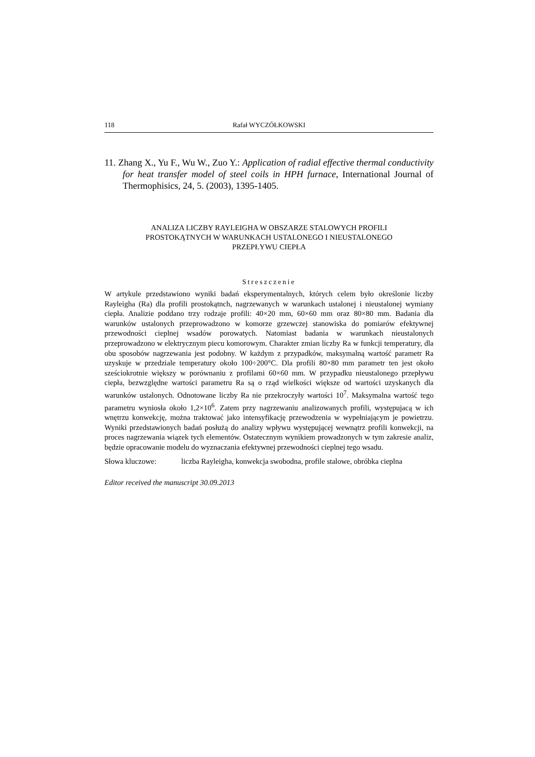118 Rafał WYCZÓŁKOWSKI
11. Zhang X., Yu F., Wu W., Zuo Y.: Application of radial effective thermal conductivity for heat transfer model of steel coils in HPH furnace, International Journal of Thermophisics, 24, 5. (2003), 1395-1405.
ANALIZA LICZBY RAYLEIGHA W OBSZARZE STALOWYCH PROFILI
PROSTOKĄTNYCH W WARUNKACH USTALONEGO I NIEUSTALONEGO
PRZEPŁYWU CIEPŁA
Streszczenie
W artykule przedstawiono wyniki badań eksperymentalnych, których celem było określonie liczby Rayleigha (Ra) dla profili prostokątnch, nagrzewanych w warunkach ustalonej i nieustalonej wymiany ciepła. Analizie poddano trzy rodzaje profili: 40×20 mm, 60×60 mm oraz 80×80 mm. Badania dla warunków ustalonych przeprowadzono w komorze grzewczej stanowiska do pomiarów efektywnej przewodności cieplnej wsadów porowatych. Natomiast badania w warunkach nieustalonych przeprowadzono w elektrycznym piecu komorowym. Charakter zmian liczby Ra w funkcji temperatury, dla obu sposobów nagrzewania jest podobny. W każdym z przypadków, maksymalną wartość parametr Ra uzyskuje w przedziale temperatury około 100÷200°C. Dla profili 80×80 mm parametr ten jest około sześciokrotnie większy w porównaniu z profilami 60×60 mm. W przypadku nieustalonego przepływu ciepła, bezwzględne wartości parametru Ra są o rząd wielkości większe od wartości uzyskanych dla warunków ustalonych. Odnotowane liczby Ra nie przekroczyły wartości 10<sup>7</sup>. Maksymalna wartość tego parametru wyniosła około 1,2×10<sup>6</sup>. Zatem przy nagrzewaniu analizowanych profili, występujacą w ich wnętrzu konwekcję, można traktować jako intensyfikację przewodzenia w wypełniającym je powietrzu. Wyniki przedstawionych badań posłużą do analizy wpływu występującej wewnątrz profili konwekcji, na proces nagrzewania wiązek tych elementów. Ostatecznym wynikiem prowadzonych w tym zakresie analiz, będzie opracowanie modelu do wyznaczania efektywnej przewodności cieplnej tego wsadu.
Słowa kluczowe: liczba Rayleigha, konwekcja swobodna, profile stalowe, obróbka cieplna
Editor received the manuscript 30.09.2013